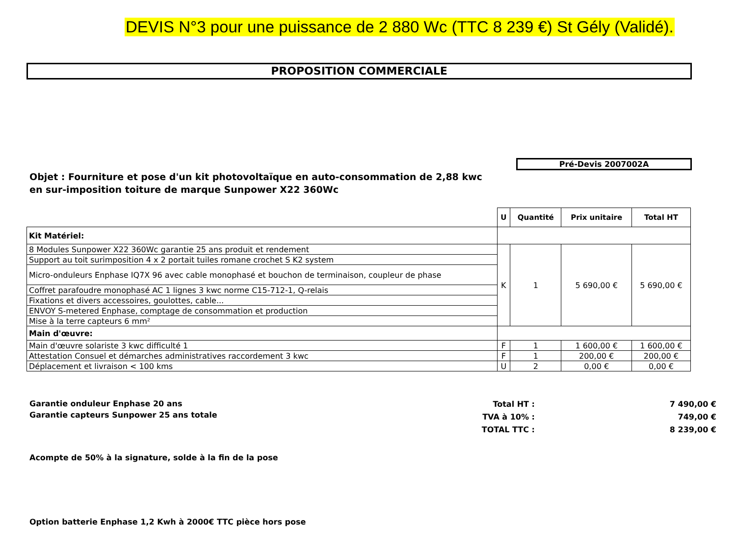DEVIS N°3 pour une puissance de 2 880 Wc (TTC 8 239 €) St Gély (Validé).
PROPOSITION COMMERCIALE
Pré-Devis 2007002A
Objet : Fourniture et pose d'un kit photovoltaïque en auto-consommation de 2,88 kwc en sur-imposition toiture de marque Sunpower X22 360Wc
| | U | Quantité | Prix unitaire | Total HT |
| --- | --- | --- | --- | --- |
| Kit Matériel: | | | | |
| 8 Modules Sunpower X22 360Wc garantie 25 ans produit et rendement | K | 1 | 5 690,00 € | 5 690,00 € |
| Support au toit surimposition 4 x 2 portait tuiles romane crochet S K2 system | | | | |
| Micro-onduleurs Enphase IQ7X 96 avec cable monophasé et bouchon de terminaison, coupleur de phase | | | | |
| Coffret parafoudre monophasé AC 1 lignes 3 kwc norme C15-712-1, Q-relais | | | | |
| Fixations et divers accessoires, goulottes, cable... | | | | |
| ENVOY S-metered Enphase, comptage de consommation et production | | | | |
| Mise à la terre capteurs 6 mm² | | | | |
| Main d'œuvre: | | | | |
| Main d'œuvre solariste 3 kwc difficulté 1 | F | 1 | 1 600,00 € | 1 600,00 € |
| Attestation Consuel et démarches administratives raccordement 3 kwc | F | 1 | 200,00 € | 200,00 € |
| Déplacement et livraison < 100 kms | U | 2 | 0,00 € | 0,00 € |
Garantie onduleur Enphase 20 ans
Garantie capteurs Sunpower 25 ans totale
Total HT :
TVA à 10% :
TOTAL TTC :
7 490,00 €
749,00 €
8 239,00 €
Acompte de 50% à la signature, solde à la fin de la pose
Option batterie Enphase 1,2 Kwh à 2000€ TTC pièce hors pose